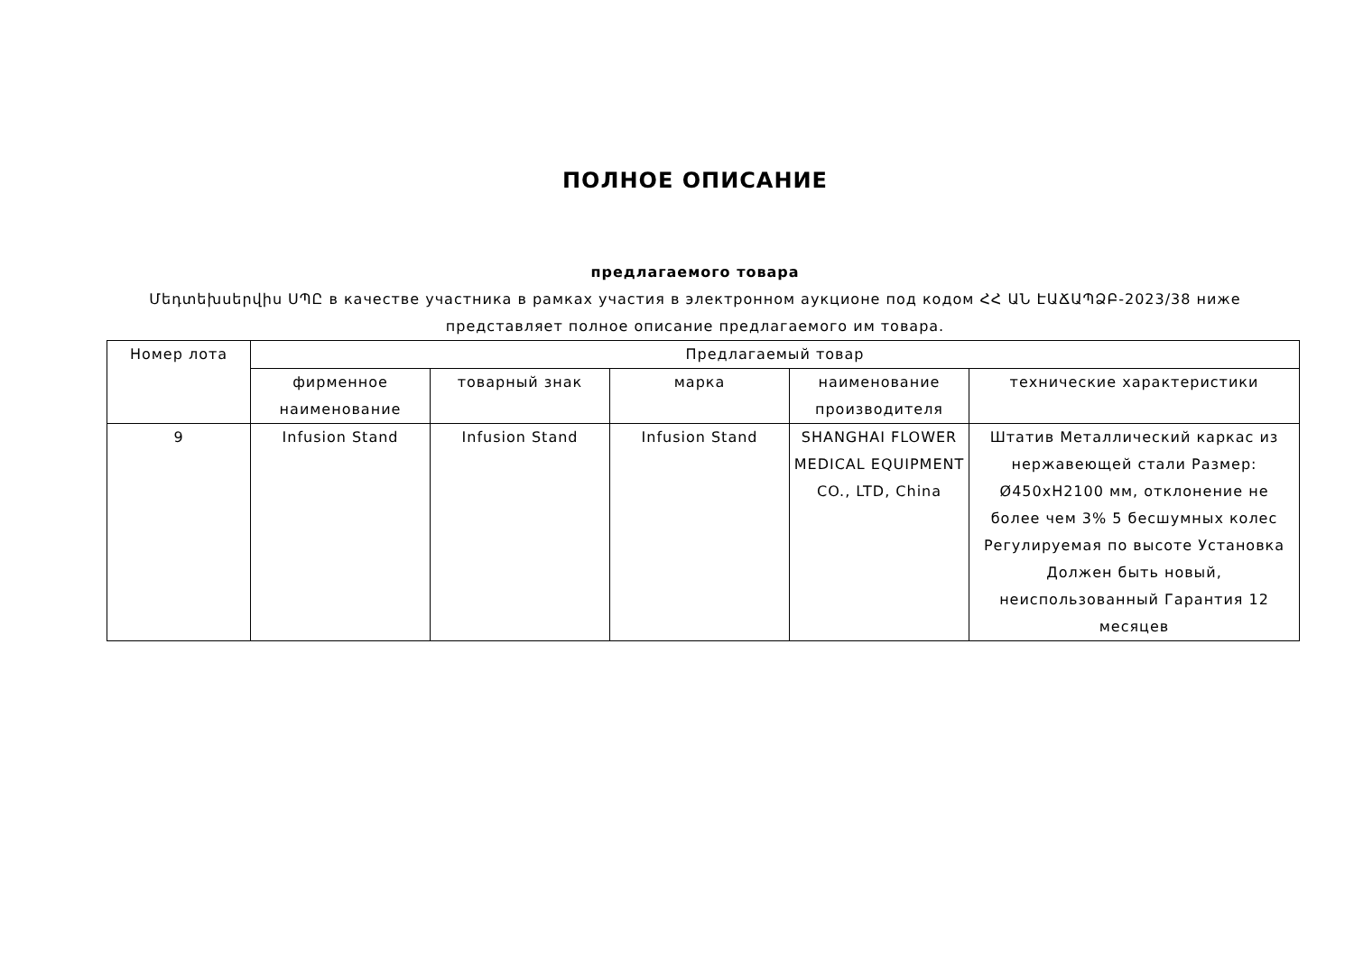ПОЛНОЕ ОПИСАНИЕ
предлагаемого товара
Մեդտեխսերվիս ՍՊԸ в качестве участника в рамках участия в электронном аукционе под кодом ՀՀ ԱՆ ԷԱՃԱՊՁԲ-2023/38 ниже представляет полное описание предлагаемого им товара.
| Номер лота | Предлагаемый товар | | | | |
| --- | --- | --- | --- | --- | --- |
| | фирменное наименование | товарный знак | марка | наименование производителя | технические характеристики |
| 9 | Infusion Stand | Infusion Stand | Infusion Stand | SHANGHAI FLOWER MEDICAL EQUIPMENT CO., LTD, China | Штатив Металлический каркас из нержавеющей стали Размер: Ø450xH2100 мм, отклонение не более чем 3% 5 бесшумных колес Регулируемая по высоте Установка Должен быть новый, неиспользованный Гарантия 12 месяцев |